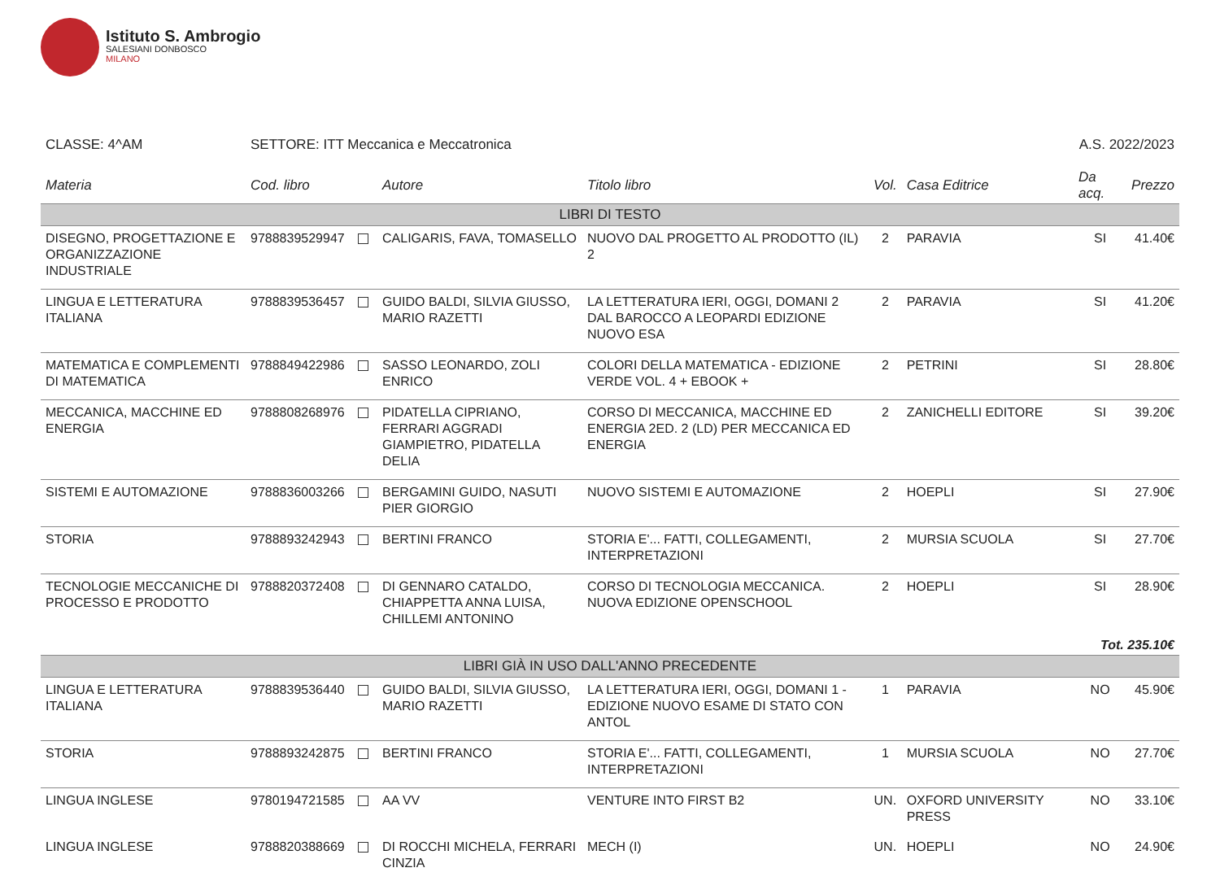Istituto S. Ambrogio
SALESIANI DONBOSCO
MILANO
CLASSE: 4^AM SETTORE: ITT Meccanica e Meccatronica
A.S. 2022/2023
| Materia | Cod. libro | Autore | Titolo libro | Vol. | Casa Editrice | Da acq. | Prezzo |
| --- | --- | --- | --- | --- | --- | --- | --- |
| LIBRI DI TESTO | | | | | | | |
| DISEGNO, PROGETTAZIONE E ORGANIZZAZIONE INDUSTRIALE | 9788839529947 | CALIGARIS, FAVA, TOMASELLO | NUOVO DAL PROGETTO AL PRODOTTO (IL) 2 | 2 | PARAVIA | SI | 41.40€ |
| LINGUA E LETTERATURA ITALIANA | 9788839536457 | GUIDO BALDI, SILVIA GIUSSO, MARIO RAZETTI | LA LETTERATURA IERI, OGGI, DOMANI 2 DAL BAROCCO A LEOPARDI EDIZIONE NUOVO ESA | 2 | PARAVIA | SI | 41.20€ |
| MATEMATICA E COMPLEMENTI DI MATEMATICA | 9788849422986 | SASSO LEONARDO, ZOLI ENRICO | COLORI DELLA MATEMATICA - EDIZIONE VERDE VOL. 4 + EBOOK + | 2 | PETRINI | SI | 28.80€ |
| MECCANICA, MACCHINE ED ENERGIA | 9788808268976 | PIDATELLA CIPRIANO, FERRARI AGGRADI GIAMPIETRO, PIDATELLA DELIA | CORSO DI MECCANICA, MACCHINE ED ENERGIA 2ED. 2 (LD) PER MECCANICA ED ENERGIA | 2 | ZANICHELLI EDITORE | SI | 39.20€ |
| SISTEMI E AUTOMAZIONE | 9788836003266 | BERGAMINI GUIDO, NASUTI PIER GIORGIO | NUOVO SISTEMI E AUTOMAZIONE | 2 | HOEPLI | SI | 27.90€ |
| STORIA | 9788893242943 | BERTINI FRANCO | STORIA E'... FATTI, COLLEGAMENTI, INTERPRETAZIONI | 2 | MURSIA SCUOLA | SI | 27.70€ |
| TECNOLOGIE MECCANICHE DI PROCESSO E PRODOTTO | 9788820372408 | DI GENNARO CATALDO, CHIAPPETTA ANNA LUISA, CHILLEMI ANTONINO | CORSO DI TECNOLOGIA MECCANICA. NUOVA EDIZIONE OPENSCHOOL | 2 | HOEPLI | SI | 28.90€ |
| Tot. 235.10€ | | | | | | | |
| LIBRI GIÀ IN USO DALL'ANNO PRECEDENTE | | | | | | | |
| LINGUA E LETTERATURA ITALIANA | 9788839536440 | GUIDO BALDI, SILVIA GIUSSO, MARIO RAZETTI | LA LETTERATURA IERI, OGGI, DOMANI 1 - EDIZIONE NUOVO ESAME DI STATO CON ANTOL | 1 | PARAVIA | NO | 45.90€ |
| STORIA | 9788893242875 | BERTINI FRANCO | STORIA E'... FATTI, COLLEGAMENTI, INTERPRETAZIONI | 1 | MURSIA SCUOLA | NO | 27.70€ |
| LINGUA INGLESE | 9780194721585 | AA VV | VENTURE INTO FIRST B2 | UN. | OXFORD UNIVERSITY PRESS | NO | 33.10€ |
| LINGUA INGLESE | 9788820388669 | DI ROCCHI MICHELA, FERRARI CINZIA | MECH (I) | UN. | HOEPLI | NO | 24.90€ |